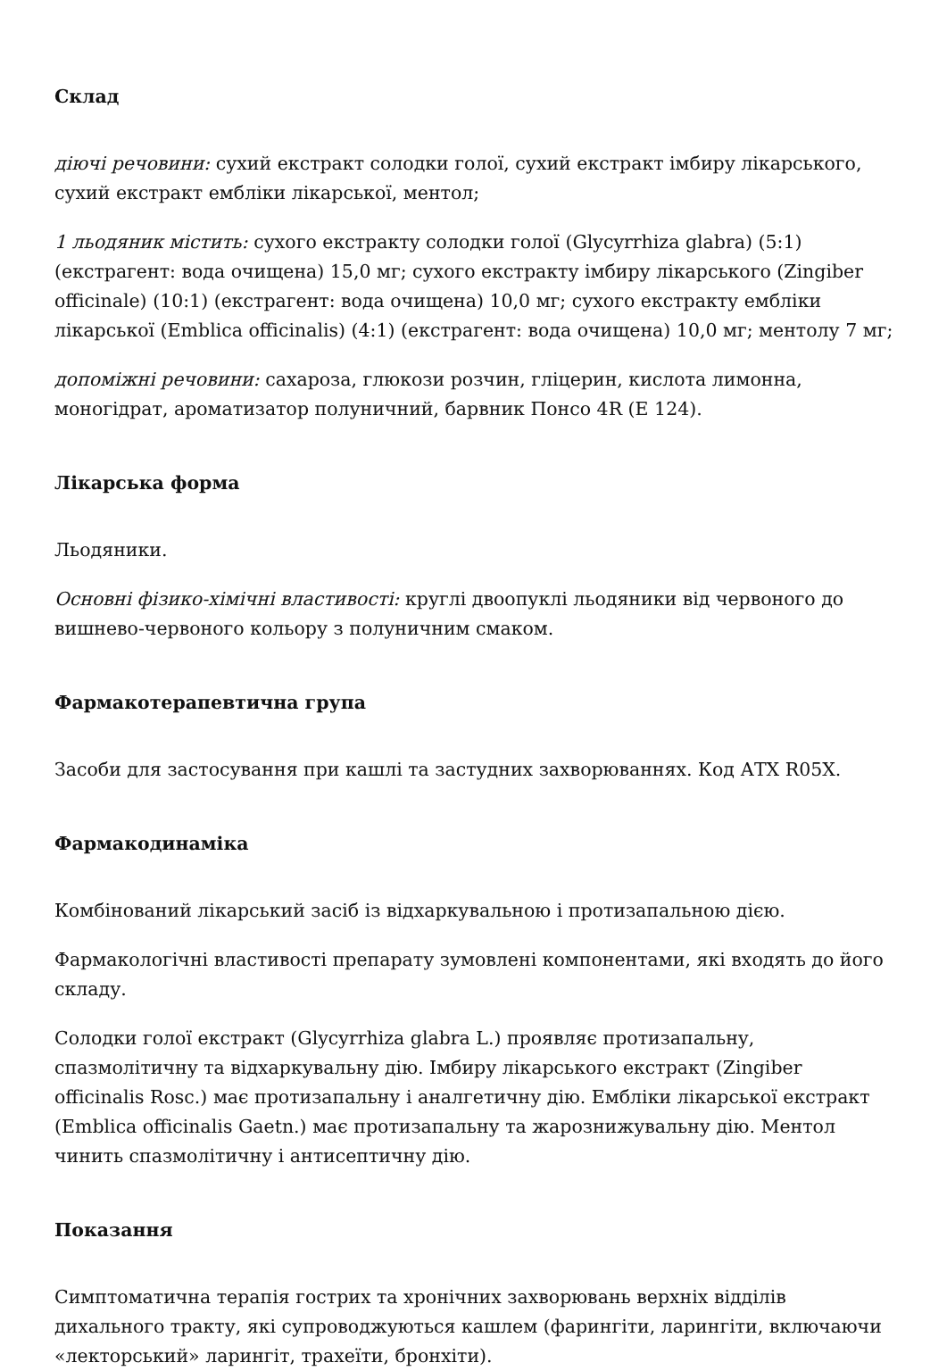Склад
діючі речовини: сухий екстракт солодки голої, сухий екстракт імбиру лікарського, сухий екстракт ембліки лікарської, ментол;
1 льодяник містить: сухого екстракту солодки голої (Glycyrrhiza glabra) (5:1) (екстрагент: вода очищена) 15,0 мг; сухого екстракту імбиру лікарського (Zingiber officinale) (10:1) (екстрагент: вода очищена) 10,0 мг; сухого екстракту емблiки лікарської (Emblica officinalis) (4:1) (екстрагент: вода очищена) 10,0 мг; ментолу 7 мг;
допоміжні речовини: сахароза, глюкози розчин, гліцерин, кислота лимонна, моногідрат, ароматизатор полуничний, барвник Понсо 4R (Е 124).
Лікарська форма
Льодяники.
Основні фізико-хімічні властивості: круглі двоопуклі льодяники від червоного до вишнево-червоного кольору з полуничним смаком.
Фармакотерапевтична група
Засоби для застосування при кашлі та застудних захворюваннях. Код АТХ R05X.
Фармакодинаміка
Комбінований лікарський засіб із відхаркувальною і протизапальною дією.
Фармакологічні властивості препарату зумовлені компонентами, які входять до його складу.
Солодки голої екстракт (Glycyrrhiza glabra L.) проявляє протизапальну, спазмолітичну та відхаркувальну дію. Імбиру лікарського екстракт (Zingiber officinalis Rosc.) має протизапальну і аналгетичну дію. Емблiки лікарської екстракт (Emblica officinalis Gaetn.) має протизапальну та жарознижувальну дію. Ментол чинить спазмолітичну і антисептичну дію.
Показання
Симптоматична терапія гострих та хронічних захворювань верхніх відділів дихального тракту, які супроводжуються кашлем (фарингіти, ларингіти, включаючи «лекторський» ларингіт, трахеїти, бронхіти).